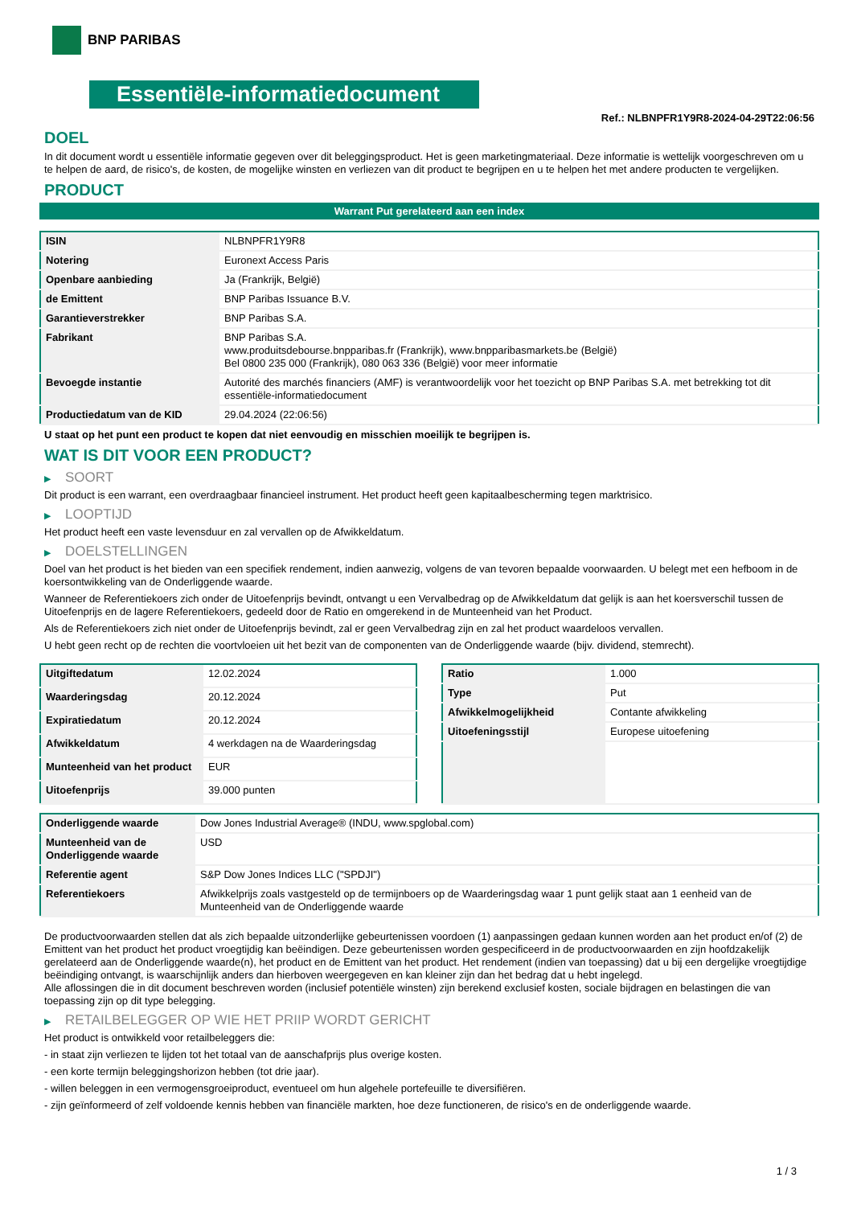BNP PARIBAS
Essentiële-informatiedocument
Ref.: NLBNPFR1Y9R8-2024-04-29T22:06:56
DOEL
In dit document wordt u essentiële informatie gegeven over dit beleggingsproduct. Het is geen marketingmateriaal. Deze informatie is wettelijk voorgeschreven om u te helpen de aard, de risico's, de kosten, de mogelijke winsten en verliezen van dit product te begrijpen en u te helpen het met andere producten te vergelijken.
PRODUCT
Warrant Put gerelateerd aan een index
| ISIN | NLBNPFR1Y9R8 |
| Notering | Euronext Access Paris |
| Openbare aanbieding | Ja (Frankrijk, België) |
| de Emittent | BNP Paribas Issuance B.V. |
| Garantieverstrekker | BNP Paribas S.A. |
| Fabrikant | BNP Paribas S.A. www.produitsdebourse.bnpparibas.fr (Frankrijk), www.bnpparibasmarkets.be (België) Bel 0800 235 000 (Frankrijk), 080 063 336 (België) voor meer informatie |
| Bevoegde instantie | Autorité des marchés financiers (AMF) is verantwoordelijk voor het toezicht op BNP Paribas S.A. met betrekking tot dit essentiële-informatiedocument |
| Productiedatum van de KID | 29.04.2024 (22:06:56) |
U staat op het punt een product te kopen dat niet eenvoudig en misschien moeilijk te begrijpen is.
WAT IS DIT VOOR EEN PRODUCT?
▶ SOORT
Dit product is een warrant, een overdraagbaar financieel instrument. Het product heeft geen kapitaalbescherming tegen marktrisico.
▶ LOOPTIJD
Het product heeft een vaste levensduur en zal vervallen op de Afwikkeldatum.
▶ DOELSTELLINGEN
Doel van het product is het bieden van een specifiek rendement, indien aanwezig, volgens de van tevoren bepaalde voorwaarden. U belegt met een hefboom in de koersontwikkeling van de Onderliggende waarde.
Wanneer de Referentiekoers zich onder de Uitoefenprijs bevindt, ontvangt u een Vervalbedrag op de Afwikkeldatum dat gelijk is aan het koersverschil tussen de Uitoefenprijs en de lagere Referentiekoers, gedeeld door de Ratio en omgerekend in de Munteenheid van het Product.
Als de Referentiekoers zich niet onder de Uitoefenprijs bevindt, zal er geen Vervalbedrag zijn en zal het product waardeloos vervallen.
U hebt geen recht op de rechten die voortvloeien uit het bezit van de componenten van de Onderliggende waarde (bijv. dividend, stemrecht).
| Uitgiftedatum | 12.02.2024 |
| Waarderingsdag | 20.12.2024 |
| Expiratiedatum | 20.12.2024 |
| Afwikkeldatum | 4 werkdagen na de Waarderingsdag |
| Munteenheid van het product | EUR |
| Uitoefenprijs | 39.000 punten |
| Ratio | 1.000 |
| Type | Put |
| Afwikkelmogelijkheid | Contante afwikkeling |
| Uitoefeningsstijl | Europese uitoefening |
| Onderliggende waarde | Dow Jones Industrial Average® (INDU, www.spglobal.com) |
| Munteenheid van de Onderliggende waarde | USD |
| Referentie agent | S&P Dow Jones Indices LLC ("SPDJI") |
| Referentiekoers | Afwikkelprijs zoals vastgesteld op de termijnboers op de Waarderingsdag waar 1 punt gelijk staat aan 1 eenheid van de Munteenheid van de Onderliggende waarde |
De productvoorwaarden stellen dat als zich bepaalde uitzonderlijke gebeurtenissen voordoen (1) aanpassingen gedaan kunnen worden aan het product en/of (2) de Emittent van het product het product vroegtijdig kan beëindigen. Deze gebeurtenissen worden gespecificeerd in de productvoorwaarden en zijn hoofdzakelijk gerelateerd aan de Onderliggende waarde(n), het product en de Emittent van het product. Het rendement (indien van toepassing) dat u bij een dergelijke vroegtijdige beëindiging ontvangt, is waarschijnlijk anders dan hierboven weergegeven en kan kleiner zijn dan het bedrag dat u hebt ingelegd.
Alle aflossingen die in dit document beschreven worden (inclusief potentiële winsten) zijn berekend exclusief kosten, sociale bijdragen en belastingen die van toepassing zijn op dit type belegging.
▶ RETAILBELEGGER OP WIE HET PRIIP WORDT GERICHT
Het product is ontwikkeld voor retailbeleggers die:
- in staat zijn verliezen te lijden tot het totaal van de aanschafprijs plus overige kosten.
- een korte termijn beleggingshorizon hebben (tot drie jaar).
- willen beleggen in een vermogensgroeiproduct, eventueel om hun algehele portefeuille te diversifiëren.
- zijn geïnformeerd of zelf voldoende kennis hebben van financiële markten, hoe deze functioneren, de risico's en de onderliggende waarde.
1 / 3